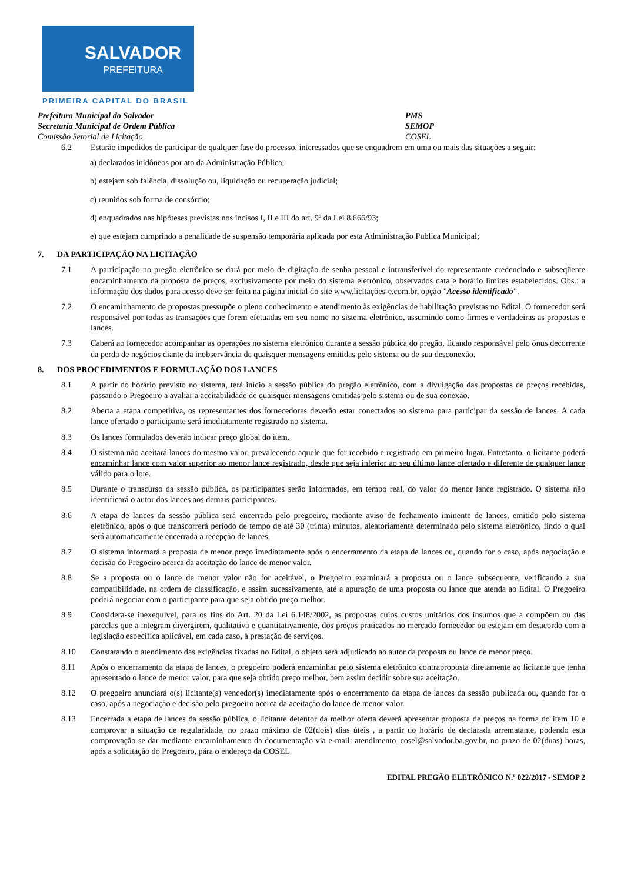SALVADOR
PREFEITURA
PRIMEIRA CAPITAL DO BRASIL
Prefeitura Municipal do Salvador PMS
Secretaria Municipal de Ordem Pública SEMOP
Comissão Setorial de Licitação COSEL
6.2 Estarão impedidos de participar de qualquer fase do processo, interessados que se enquadrem em uma ou mais das situações a seguir:
a) declarados inidôneos por ato da Administração Pública;
b) estejam sob falência, dissolução ou, liquidação ou recuperação judicial;
c) reunidos sob forma de consórcio;
d) enquadrados nas hipóteses previstas nos incisos I, II e III do art. 9º da Lei 8.666/93;
e) que estejam cumprindo a penalidade de suspensão temporária aplicada por esta Administração Publica Municipal;
7. DA PARTICIPAÇÃO NA LICITAÇÃO
7.1 A participação no pregão eletrônico se dará por meio de digitação de senha pessoal e intransferível do representante credenciado e subseqüente encaminhamento da proposta de preços, exclusivamente por meio do sistema eletrônico, observados data e horário limites estabelecidos. Obs.: a informação dos dados para acesso deve ser feita na página inicial do site www.licitações-e.com.br, opção ”Acesso identificado”.
7.2 O encaminhamento de propostas pressupõe o pleno conhecimento e atendimento às exigências de habilitação previstas no Edital. O fornecedor será responsável por todas as transações que forem efetuadas em seu nome no sistema eletrônico, assumindo como firmes e verdadeiras as propostas e lances.
7.3 Caberá ao fornecedor acompanhar as operações no sistema eletrônico durante a sessão pública do pregão, ficando responsável pelo ônus decorrente da perda de negócios diante da inobservância de quaisquer mensagens emitidas pelo sistema ou de sua desconexão.
8. DOS PROCEDIMENTOS E FORMULAÇÃO DOS LANCES
8.1 A partir do horário previsto no sistema, terá início a sessão pública do pregão eletrônico, com a divulgação das propostas de preços recebidas, passando o Pregoeiro a avaliar a aceitabilidade de quaisquer mensagens emitidas pelo sistema ou de sua conexão.
8.2 Aberta a etapa competitiva, os representantes dos fornecedores deverão estar conectados ao sistema para participar da sessão de lances. A cada lance ofertado o participante será imediatamente registrado no sistema.
8.3 Os lances formulados deverão indicar preço global do item.
8.4 O sistema não aceitará lances do mesmo valor, prevalecendo aquele que for recebido e registrado em primeiro lugar. Entretanto, o licitante poderá encaminhar lance com valor superior ao menor lance registrado, desde que seja inferior ao seu último lance ofertado e diferente de qualquer lance válido para o lote.
8.5 Durante o transcurso da sessão pública, os participantes serão informados, em tempo real, do valor do menor lance registrado. O sistema não identificará o autor dos lances aos demais participantes.
8.6 A etapa de lances da sessão pública será encerrada pelo pregoeiro, mediante aviso de fechamento iminente de lances, emitido pelo sistema eletrônico, após o que transcorrerá período de tempo de até 30 (trinta) minutos, aleatoriamente determinado pelo sistema eletrônico, findo o qual será automaticamente encerrada a recepção de lances.
8.7 O sistema informará a proposta de menor preço imediatamente após o encerramento da etapa de lances ou, quando for o caso, após negociação e decisão do Pregoeiro acerca da aceitação do lance de menor valor.
8.8 Se a proposta ou o lance de menor valor não for aceitável, o Pregoeiro examinará a proposta ou o lance subsequente, verificando a sua compatibilidade, na ordem de classificação, e assim sucessivamente, até a apuração de uma proposta ou lance que atenda ao Edital. O Pregoeiro poderá negociar com o participante para que seja obtido preço melhor.
8.9 Considera-se inexequível, para os fins do Art. 20 da Lei 6.148/2002, as propostas cujos custos unitários dos insumos que a compõem ou das parcelas que a integram divergirem, qualitativa e quantitativamente, dos preços praticados no mercado fornecedor ou estejam em desacordo com a legislação específica aplicável, em cada caso, à prestação de serviços.
8.10 Constatando o atendimento das exigências fixadas no Edital, o objeto será adjudicado ao autor da proposta ou lance de menor preço.
8.11 Após o encerramento da etapa de lances, o pregoeiro poderá encaminhar pelo sistema eletrônico contraproposta diretamente ao licitante que tenha apresentado o lance de menor valor, para que seja obtido preço melhor, bem assim decidir sobre sua aceitação.
8.12 O pregoeiro anunciará o(s) licitante(s) vencedor(s) imediatamente após o encerramento da etapa de lances da sessão publicada ou, quando for o caso, após a negociação e decisão pelo pregoeiro acerca da aceitação do lance de menor valor.
8.13 Encerrada a etapa de lances da sessão pública, o licitante detentor da melhor oferta deverá apresentar proposta de preços na forma do item 10 e comprovar a situação de regularidade, no prazo máximo de 02(dois) dias úteis , a partir do horário de declarada arrematante, podendo esta comprovação se dar mediante encaminhamento da documentação via e-mail: atendimento_cosel@salvador.ba.gov.br, no prazo de 02(duas) horas, após a solicitação do Pregoeiro, pára o endereço da COSEL
EDITAL PREGÃO ELETRÔNICO N.º 022/2017 - SEMOP 2